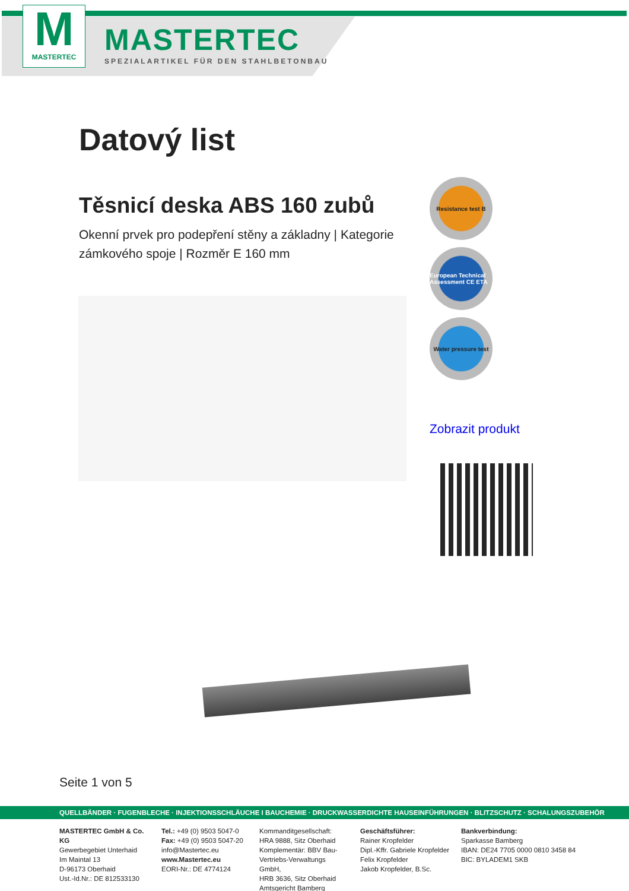M
MASTERTEC
MASTERTEC
SPEZIALARTIKEL FÜR DEN STAHLBETONBAU
Datový list
Těsnicí deska ABS 160 zubů
Okenní prvek pro podepření stěny a základny | Kategorie zámkového spoje | Rozměr E 160 mm
Resistance test B
European Technical Assessment CE ETA
Water pressure test
Zobrazit produkt
Seite 1 von 5
QUELLBÄNDER · FUGENBLECHE · INJEKTIONSSCHLÄUCHE I BAUCHEMIE · DRUCKWASSERDICHTE HAUSEINFÜHRUNGEN · BLITZSCHUTZ · SCHALUNGSZUBEHÖR
MASTERTEC GmbH & Co. KG
Gewerbegebiet Unterhaid
Im Maintal 13
D-96173 Oberhaid
Ust.-Id.Nr.: DE 812533130
Tel.: +49 (0) 9503 5047-0
Fax: +49 (0) 9503 5047-20
info@Mastertec.eu
www.Mastertec.eu
EORI-Nr.: DE 4774124
Kommanditgesellschaft:
HRA 9888, Sitz Oberhaid
Komplementär: BBV Bau-
Vertriebs-Verwaltungs GmbH,
HRB 3636, Sitz Oberhaid
Amtsgericht Bamberg
Geschäftsführer:
Rainer Kropfelder
Dipl.-Kffr. Gabriele Kropfelder
Felix Kropfelder
Jakob Kropfelder, B.Sc.
Bankverbindung:
Sparkasse Bamberg
IBAN: DE24 7705 0000 0810 3458 84
BIC: BYLADEM1 SKB